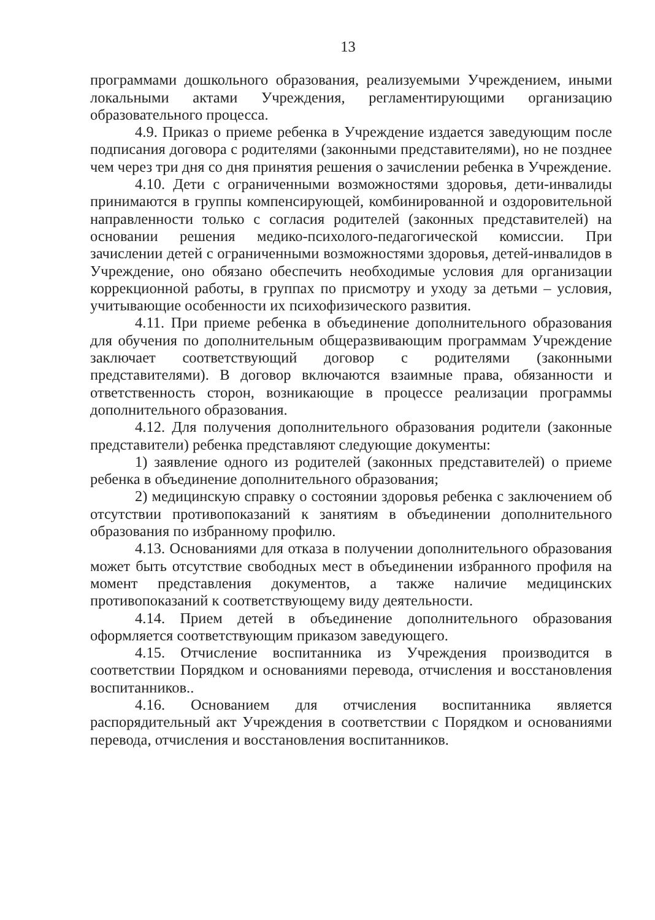13
программами дошкольного образования, реализуемыми Учреждением, иными локальными актами Учреждения, регламентирующими организацию образовательного процесса.
4.9. Приказ о приеме ребенка в Учреждение издается заведующим после подписания договора с родителями (законными представителями), но не позднее чем через три дня со дня принятия решения о зачислении ребенка в Учреждение.
4.10. Дети с ограниченными возможностями здоровья, дети-инвалиды принимаются в группы компенсирующей, комбинированной и оздоровительной направленности только с согласия родителей (законных представителей) на основании решения медико-психолого-педагогической комиссии. При зачислении детей с ограниченными возможностями здоровья, детей-инвалидов в Учреждение, оно обязано обеспечить необходимые условия для организации коррекционной работы, в группах по присмотру и уходу за детьми – условия, учитывающие особенности их психофизического развития.
4.11. При приеме ребенка в объединение дополнительного образования для обучения по дополнительным общеразвивающим программам Учреждение заключает соответствующий договор с родителями (законными представителями). В договор включаются взаимные права, обязанности и ответственность сторон, возникающие в процессе реализации программы дополнительного образования.
4.12. Для получения дополнительного образования родители (законные представители) ребенка представляют следующие документы:
1) заявление одного из родителей (законных представителей) о приеме ребенка в объединение дополнительного образования;
2) медицинскую справку о состоянии здоровья ребенка с заключением об отсутствии противопоказаний к занятиям в объединении дополнительного образования по избранному профилю.
4.13. Основаниями для отказа в получении дополнительного образования может быть отсутствие свободных мест в объединении избранного профиля на момент представления документов, а также наличие медицинских противопоказаний к соответствующему виду деятельности.
4.14. Прием детей в объединение дополнительного образования оформляется соответствующим приказом заведующего.
4.15. Отчисление воспитанника из Учреждения производится в соответствии Порядком и основаниями перевода, отчисления и восстановления воспитанников..
4.16. Основанием для отчисления воспитанника является распорядительный акт Учреждения в соответствии с Порядком и основаниями перевода, отчисления и восстановления воспитанников.